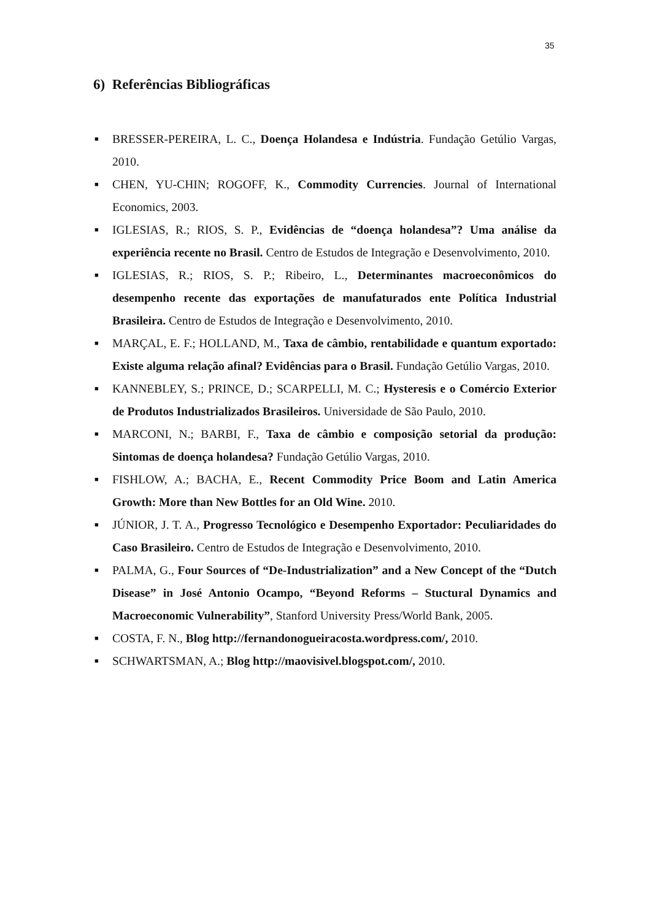35
6) Referências Bibliográficas
■ BRESSER-PEREIRA, L. C., Doença Holandesa e Indústria. Fundação Getúlio Vargas, 2010.
■ CHEN, YU-CHIN; ROGOFF, K., Commodity Currencies. Journal of International Economics, 2003.
■ IGLESIAS, R.; RIOS, S. P., Evidências de “doença holandesa”? Uma análise da experiência recente no Brasil. Centro de Estudos de Integração e Desenvolvimento, 2010.
■ IGLESIAS, R.; RIOS, S. P.; Ribeiro, L., Determinantes macroeconômicos do desempenho recente das exportações de manufaturados ente Política Industrial Brasileira. Centro de Estudos de Integração e Desenvolvimento, 2010.
■ MARÇAL, E. F.; HOLLAND, M., Taxa de câmbio, rentabilidade e quantum exportado: Existe alguma relação afinal? Evidências para o Brasil. Fundação Getúlio Vargas, 2010.
■ KANNEBLEY, S.; PRINCE, D.; SCARPELLI, M. C.; Hysteresis e o Comércio Exterior de Produtos Industrializados Brasileiros. Universidade de São Paulo, 2010.
■ MARCONI, N.; BARBI, F., Taxa de câmbio e composição setorial da produção: Sintomas de doença holandesa? Fundação Getúlio Vargas, 2010.
■ FISHLOW, A.; BACHA, E., Recent Commodity Price Boom and Latin America Growth: More than New Bottles for an Old Wine. 2010.
■ JÚNIOR, J. T. A., Progresso Tecnológico e Desempenho Exportador: Peculiaridades do Caso Brasileiro. Centro de Estudos de Integração e Desenvolvimento, 2010.
■ PALMA, G., Four Sources of “De-Industrialization” and a New Concept of the “Dutch Disease” in José Antonio Ocampo, “Beyond Reforms – Stuctural Dynamics and Macroeconomic Vulnerability”, Stanford University Press/World Bank, 2005.
■ COSTA, F. N., Blog http://fernandonogueiracosta.wordpress.com/, 2010.
■ SCHWARTSMAN, A.; Blog http://maovisivel.blogspot.com/, 2010.